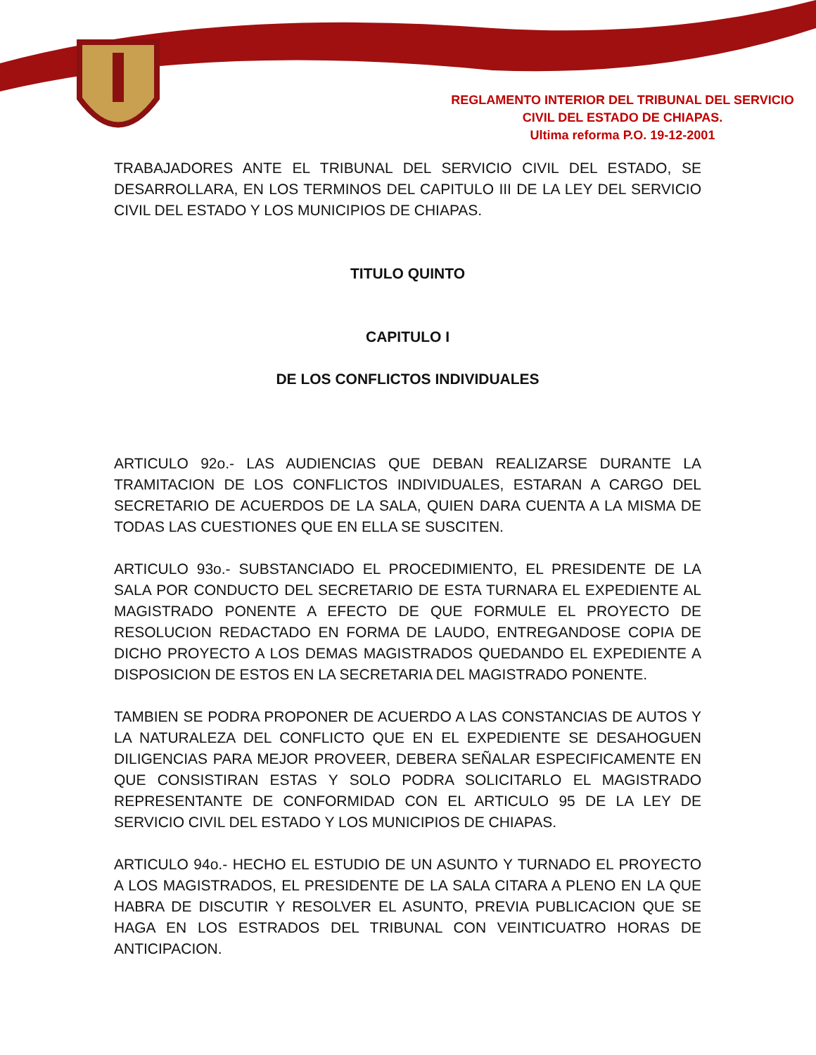REGLAMENTO INTERIOR DEL TRIBUNAL DEL SERVICIO
CIVIL DEL ESTADO DE CHIAPAS.
Ultima reforma P.O. 19-12-2001
TRABAJADORES ANTE EL TRIBUNAL DEL SERVICIO CIVIL DEL ESTADO, SE DESARROLLARA, EN LOS TERMINOS DEL CAPITULO III DE LA LEY DEL SERVICIO CIVIL DEL ESTADO Y LOS MUNICIPIOS DE CHIAPAS.
TITULO QUINTO
CAPITULO I
DE LOS CONFLICTOS INDIVIDUALES
ARTICULO 92o.- LAS AUDIENCIAS QUE DEBAN REALIZARSE DURANTE LA TRAMITACION DE LOS CONFLICTOS INDIVIDUALES, ESTARAN A CARGO DEL SECRETARIO DE ACUERDOS DE LA SALA, QUIEN DARA CUENTA A LA MISMA DE TODAS LAS CUESTIONES QUE EN ELLA SE SUSCITEN.
ARTICULO 93o.- SUBSTANCIADO EL PROCEDIMIENTO, EL PRESIDENTE DE LA SALA POR CONDUCTO DEL SECRETARIO DE ESTA TURNARA EL EXPEDIENTE AL MAGISTRADO PONENTE A EFECTO DE QUE FORMULE EL PROYECTO DE RESOLUCION REDACTADO EN FORMA DE LAUDO, ENTREGANDOSE COPIA DE DICHO PROYECTO A LOS DEMAS MAGISTRADOS QUEDANDO EL EXPEDIENTE A DISPOSICION DE ESTOS EN LA SECRETARIA DEL MAGISTRADO PONENTE.
TAMBIEN SE PODRA PROPONER DE ACUERDO A LAS CONSTANCIAS DE AUTOS Y LA NATURALEZA DEL CONFLICTO QUE EN EL EXPEDIENTE SE DESAHOGUEN DILIGENCIAS PARA MEJOR PROVEER, DEBERA SEÑALAR ESPECIFICAMENTE EN QUE CONSISTIRAN ESTAS Y SOLO PODRA SOLICITARLO EL MAGISTRADO REPRESENTANTE DE CONFORMIDAD CON EL ARTICULO 95 DE LA LEY DE SERVICIO CIVIL DEL ESTADO Y LOS MUNICIPIOS DE CHIAPAS.
ARTICULO 94o.- HECHO EL ESTUDIO DE UN ASUNTO Y TURNADO EL PROYECTO A LOS MAGISTRADOS, EL PRESIDENTE DE LA SALA CITARA A PLENO EN LA QUE HABRA DE DISCUTIR Y RESOLVER EL ASUNTO, PREVIA PUBLICACION QUE SE HAGA EN LOS ESTRADOS DEL TRIBUNAL CON VEINTICUATRO HORAS DE ANTICIPACION.